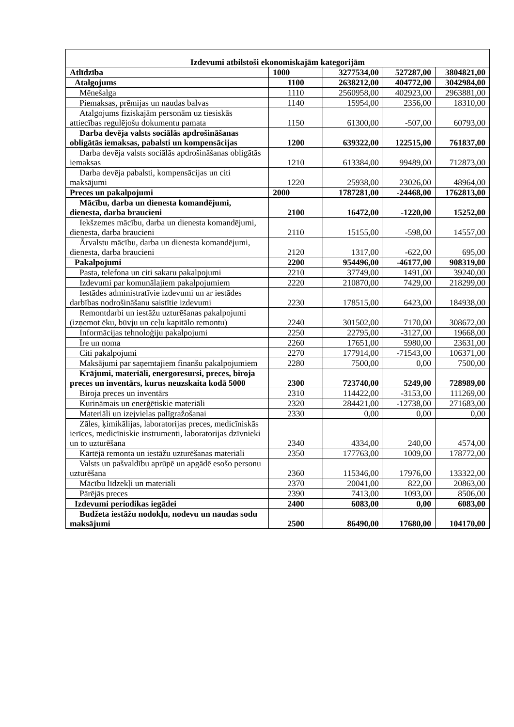| Izdevumi atbilstoši ekonomiskajām kategorijām | | | | |
| Atlīdzība | 1000 | 3277534,00 | 527287,00 | 3804821,00 |
| Atalgojums | 1100 | 2638212,00 | 404772,00 | 3042984,00 |
| Mēnešalga | 1110 | 2560958,00 | 402923,00 | 2963881,00 |
| Piemaksas, prēmijas un naudas balvas | 1140 | 15954,00 | 2356,00 | 18310,00 |
| Atalgojums fiziskajām personām uz tiesiskās attiecības regulējošu dokumentu pamata | 1150 | 61300,00 | -507,00 | 60793,00 |
| Darba devēja valsts sociālās apdrošināšanas obligātās iemaksas, pabalsti un kompensācijas | 1200 | 639322,00 | 122515,00 | 761837,00 |
| Darba devēja valsts sociālās apdrošināšanas obligātās iemaksas | 1210 | 613384,00 | 99489,00 | 712873,00 |
| Darba devēja pabalsti, kompensācijas un citi maksājumi | 1220 | 25938,00 | 23026,00 | 48964,00 |
| Preces un pakalpojumi | 2000 | 1787281,00 | -24468,00 | 1762813,00 |
| Mācību, darba un dienesta komandējumi, dienesta, darba braucieni | 2100 | 16472,00 | -1220,00 | 15252,00 |
| Iekšzemes mācību, darba un dienesta komandējumi, dienesta, darba braucieni | 2110 | 15155,00 | -598,00 | 14557,00 |
| Ārvalstu mācību, darba un dienesta komandējumi, dienesta, darba braucieni | 2120 | 1317,00 | -622,00 | 695,00 |
| Pakalpojumi | 2200 | 954496,00 | -46177,00 | 908319,00 |
| Pasta, telefona un citi sakaru pakalpojumi | 2210 | 37749,00 | 1491,00 | 39240,00 |
| Izdevumi par komunālajiem pakalpojumiem | 2220 | 210870,00 | 7429,00 | 218299,00 |
| Iestādes administratīvie izdevumi un ar iestādes darbības nodrošināšanu saistītie izdevumi | 2230 | 178515,00 | 6423,00 | 184938,00 |
| Remontdarbi un iestāžu uzturēšanas pakalpojumi (izņemot ēku, būvju un ceļu kapitālo remontu) | 2240 | 301502,00 | 7170,00 | 308672,00 |
| Informācijas tehnoloģiju pakalpojumi | 2250 | 22795,00 | -3127,00 | 19668,00 |
| Īre un noma | 2260 | 17651,00 | 5980,00 | 23631,00 |
| Citi pakalpojumi | 2270 | 177914,00 | -71543,00 | 106371,00 |
| Maksājumi par saņemtajiem finanšu pakalpojumiem | 2280 | 7500,00 | 0,00 | 7500,00 |
| Krājumi, materiāli, energoresursi, preces, biroja preces un inventārs, kurus neuzskaita kodā 5000 | 2300 | 723740,00 | 5249,00 | 728989,00 |
| Biroja preces un inventārs | 2310 | 114422,00 | -3153,00 | 111269,00 |
| Kurināmais un enerģētiskie materiāli | 2320 | 284421,00 | -12738,00 | 271683,00 |
| Materiāli un izejvielas palīgražošanai | 2330 | 0,00 | 0,00 | 0,00 |
| Zāles, ķimikālijas, laboratorijas preces, medicīniskās ierīces, medicīniskie instrumenti, laboratorijas dzīvnieki un to uzturēšana | 2340 | 4334,00 | 240,00 | 4574,00 |
| Kārtējā remonta un iestāžu uzturēšanas materiāli | 2350 | 177763,00 | 1009,00 | 178772,00 |
| Valsts un pašvaldību aprūpē un apgādē esošo personu uzturēšana | 2360 | 115346,00 | 17976,00 | 133322,00 |
| Mācību līdzekļi un materiāli | 2370 | 20041,00 | 822,00 | 20863,00 |
| Pārējās preces | 2390 | 7413,00 | 1093,00 | 8506,00 |
| Izdevumi periodikas iegādei | 2400 | 6083,00 | 0,00 | 6083,00 |
| Budžeta iestāžu nodokļu, nodevu un naudas sodu maksājumi | 2500 | 86490,00 | 17680,00 | 104170,00 |